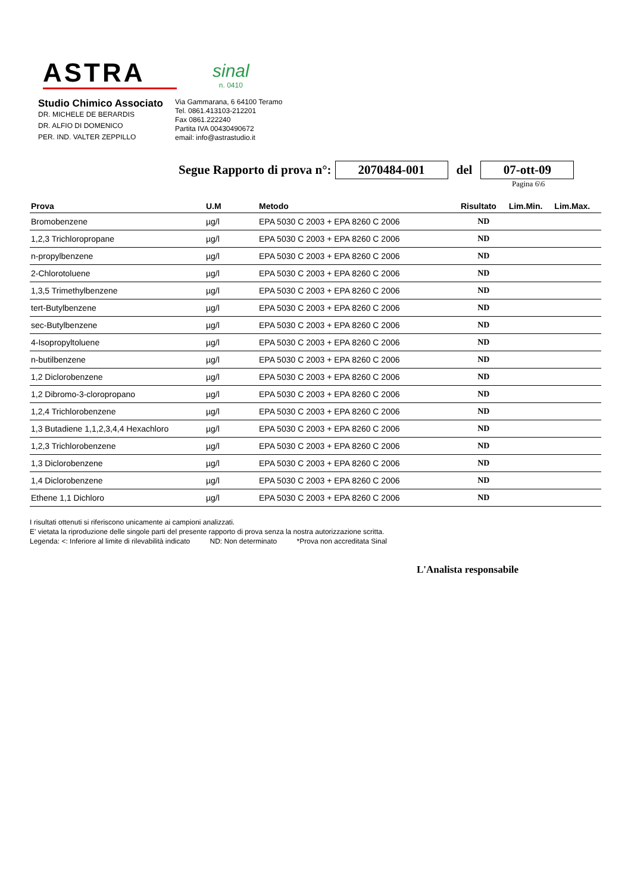ASTRA
sinal
n. 0410
Studio Chimico Associato
DR. MICHELE DE BERARDIS
DR. ALFIO DI DOMENICO
PER. IND. VALTER ZEPPILLO
Via Gammarana, 6 64100 Teramo
Tel. 0861.413103-212201
Fax 0861.222240
Partita IVA 00430490672
email: info@astrastudio.it
Segue Rapporto di prova n°: 2070484-001 del 07-ott-09
Pagina 6\6
| Prova | U.M | Metodo | Risultato | Lim.Min. | Lim.Max. |
| --- | --- | --- | --- | --- | --- |
| Bromobenzene | µg/l | EPA 5030 C 2003 + EPA 8260 C 2006 | ND | | |
| 1,2,3 Trichloropropane | µg/l | EPA 5030 C 2003 + EPA 8260 C 2006 | ND | | |
| n-propylbenzene | µg/l | EPA 5030 C 2003 + EPA 8260 C 2006 | ND | | |
| 2-Chlorotoluene | µg/l | EPA 5030 C 2003 + EPA 8260 C 2006 | ND | | |
| 1,3,5 Trimethylbenzene | µg/l | EPA 5030 C 2003 + EPA 8260 C 2006 | ND | | |
| tert-Butylbenzene | µg/l | EPA 5030 C 2003 + EPA 8260 C 2006 | ND | | |
| sec-Butylbenzene | µg/l | EPA 5030 C 2003 + EPA 8260 C 2006 | ND | | |
| 4-Isopropyltoluene | µg/l | EPA 5030 C 2003 + EPA 8260 C 2006 | ND | | |
| n-butilbenzene | µg/l | EPA 5030 C 2003 + EPA 8260 C 2006 | ND | | |
| 1,2 Diclorobenzene | µg/l | EPA 5030 C 2003 + EPA 8260 C 2006 | ND | | |
| 1,2 Dibromo-3-cloropropano | µg/l | EPA 5030 C 2003 + EPA 8260 C 2006 | ND | | |
| 1,2,4 Trichlorobenzene | µg/l | EPA 5030 C 2003 + EPA 8260 C 2006 | ND | | |
| 1,3 Butadiene 1,1,2,3,4,4 Hexachloro | µg/l | EPA 5030 C 2003 + EPA 8260 C 2006 | ND | | |
| 1,2,3 Trichlorobenzene | µg/l | EPA 5030 C 2003 + EPA 8260 C 2006 | ND | | |
| 1,3 Diclorobenzene | µg/l | EPA 5030 C 2003 + EPA 8260 C 2006 | ND | | |
| 1,4 Diclorobenzene | µg/l | EPA 5030 C 2003 + EPA 8260 C 2006 | ND | | |
| Ethene 1,1 Dichloro | µg/l | EPA 5030 C 2003 + EPA 8260 C 2006 | ND | | |
I risultati ottenuti si riferiscono unicamente ai campioni analizzati.
E' vietata la riproduzione delle singole parti del presente rapporto di prova senza la nostra autorizzazione scritta.
Legenda: <: Inferiore al limite di rilevabilità indicato ND: Non determinato *Prova non accreditata Sinal
L'Analista responsabile